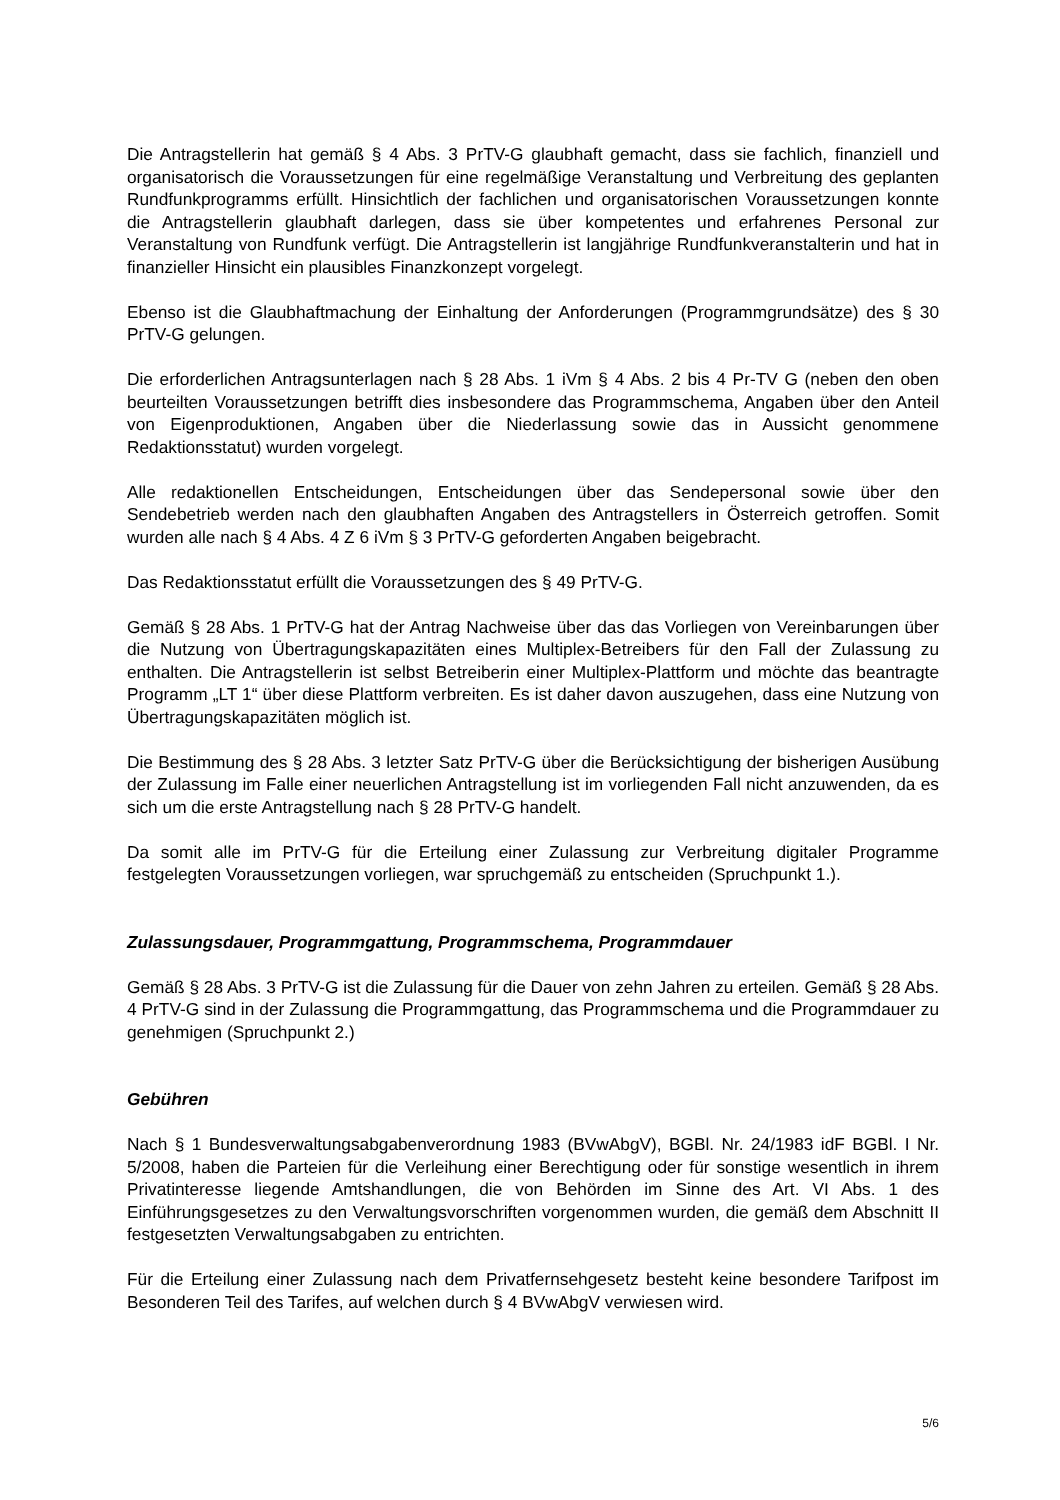Die Antragstellerin hat gemäß § 4 Abs. 3 PrTV-G glaubhaft gemacht, dass sie fachlich, finanziell und organisatorisch die Voraussetzungen für eine regelmäßige Veranstaltung und Verbreitung des geplanten Rundfunkprogramms erfüllt. Hinsichtlich der fachlichen und organisatorischen Voraussetzungen konnte die Antragstellerin glaubhaft darlegen, dass sie über kompetentes und erfahrenes Personal zur Veranstaltung von Rundfunk verfügt. Die Antragstellerin ist langjährige Rundfunkveranstalterin und hat in finanzieller Hinsicht ein plausibles Finanzkonzept vorgelegt.
Ebenso ist die Glaubhaftmachung der Einhaltung der Anforderungen (Programmgrundsätze) des § 30 PrTV-G gelungen.
Die erforderlichen Antragsunterlagen nach § 28 Abs. 1 iVm § 4 Abs. 2 bis 4 Pr-TV G (neben den oben beurteilten Voraussetzungen betrifft dies insbesondere das Programmschema, Angaben über den Anteil von Eigenproduktionen, Angaben über die Niederlassung sowie das in Aussicht genommene Redaktionsstatut) wurden vorgelegt.
Alle redaktionellen Entscheidungen, Entscheidungen über das Sendepersonal sowie über den Sendebetrieb werden nach den glaubhaften Angaben des Antragstellers in Österreich getroffen. Somit wurden alle nach § 4 Abs. 4 Z 6 iVm § 3 PrTV-G geforderten Angaben beigebracht.
Das Redaktionsstatut erfüllt die Voraussetzungen des § 49 PrTV-G.
Gemäß § 28 Abs. 1 PrTV-G hat der Antrag Nachweise über das das Vorliegen von Vereinbarungen über die Nutzung von Übertragungskapazitäten eines Multiplex-Betreibers für den Fall der Zulassung zu enthalten. Die Antragstellerin ist selbst Betreiberin einer Multiplex-Plattform und möchte das beantragte Programm „LT 1“ über diese Plattform verbreiten. Es ist daher davon auszugehen, dass eine Nutzung von Übertragungskapazitäten möglich ist.
Die Bestimmung des § 28 Abs. 3 letzter Satz PrTV-G über die Berücksichtigung der bisherigen Ausübung der Zulassung im Falle einer neuerlichen Antragstellung ist im vorliegenden Fall nicht anzuwenden, da es sich um die erste Antragstellung nach § 28 PrTV-G handelt.
Da somit alle im PrTV-G für die Erteilung einer Zulassung zur Verbreitung digitaler Programme festgelegten Voraussetzungen vorliegen, war spruchgemäß zu entscheiden (Spruchpunkt 1.).
Zulassungsdauer, Programmgattung, Programmschema, Programmdauer
Gemäß § 28 Abs. 3 PrTV-G ist die Zulassung für die Dauer von zehn Jahren zu erteilen. Gemäß § 28 Abs. 4 PrTV-G sind in der Zulassung die Programmgattung, das Programmschema und die Programmdauer zu genehmigen (Spruchpunkt 2.)
Gebühren
Nach § 1 Bundesverwaltungsabgabenverordnung 1983 (BVwAbgV), BGBl. Nr. 24/1983 idF BGBl. I Nr. 5/2008, haben die Parteien für die Verleihung einer Berechtigung oder für sonstige wesentlich in ihrem Privatinteresse liegende Amtshandlungen, die von Behörden im Sinne des Art. VI Abs. 1 des Einführungsgesetzes zu den Verwaltungsvorschriften vorgenommen wurden, die gemäß dem Abschnitt II festgesetzten Verwaltungsabgaben zu entrichten.
Für die Erteilung einer Zulassung nach dem Privatfernsehgesetz besteht keine besondere Tarifpost im Besonderen Teil des Tarifes, auf welchen durch § 4 BVwAbgV verwiesen wird.
5/6